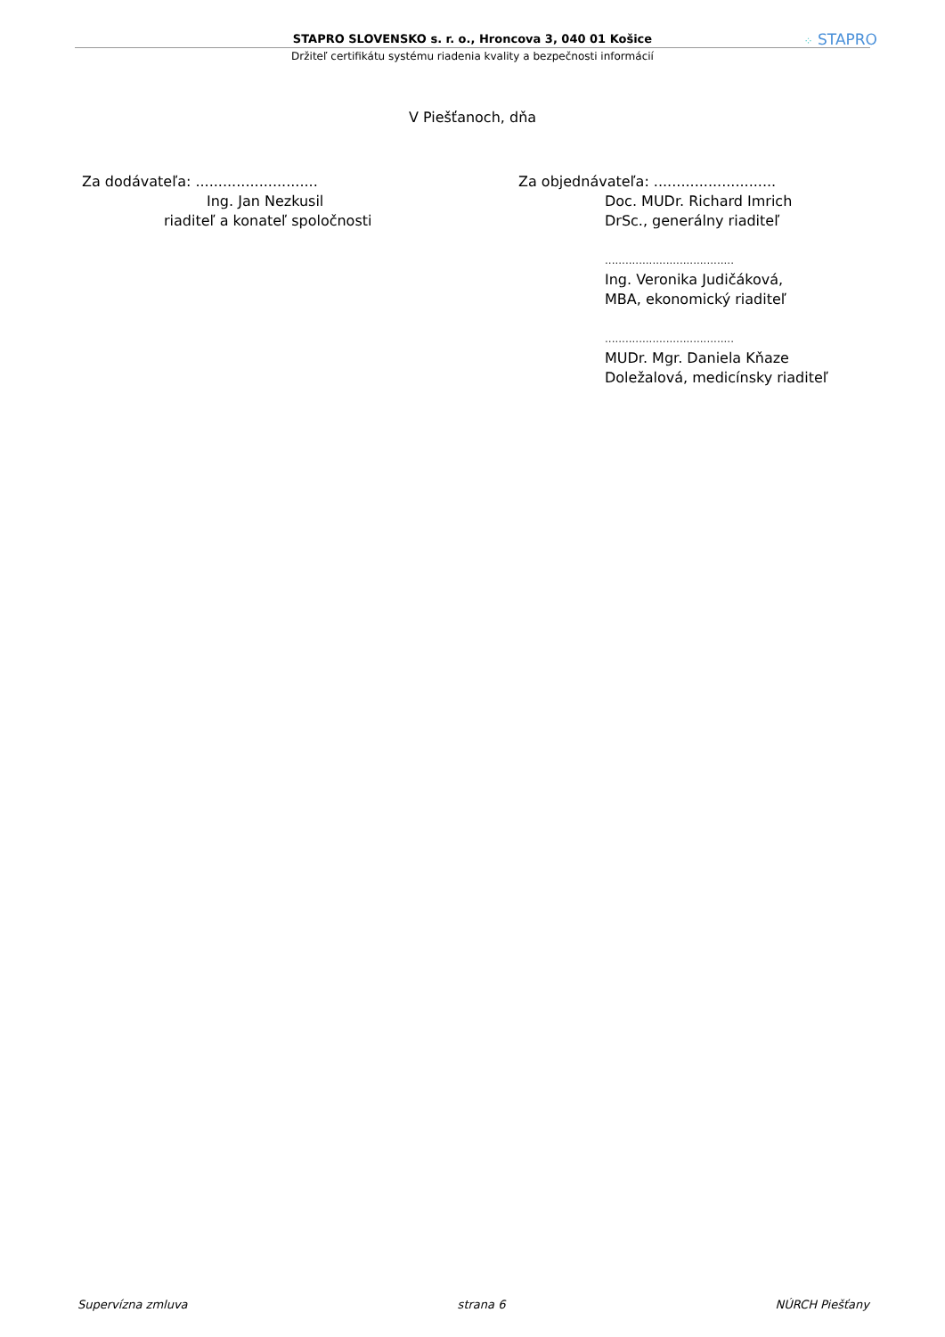STAPRO SLOVENSKO s. r. o., Hroncova 3, 040 01 Košice
Držiteľ certifikátu systému riadenia kvality a bezpečnosti informácií
⁘ STAPRO
V Piešťanoch, dňa
Za dodávateľa: ...........................
Ing. Jan Nezkusil
riaditeľ a konateľ spoločnosti
Za objednávateľa: ...........................
Doc. MUDr. Richard Imrich
DrSc., generálny riaditeľ
......................................
Ing. Veronika Judičáková,
MBA, ekonomický riaditeľ
......................................
MUDr. Mgr. Daniela Kňaze
Doležalová, medicínsky riaditeľ
Supervízna zmluva strana 6 NÚRCH Piešťany